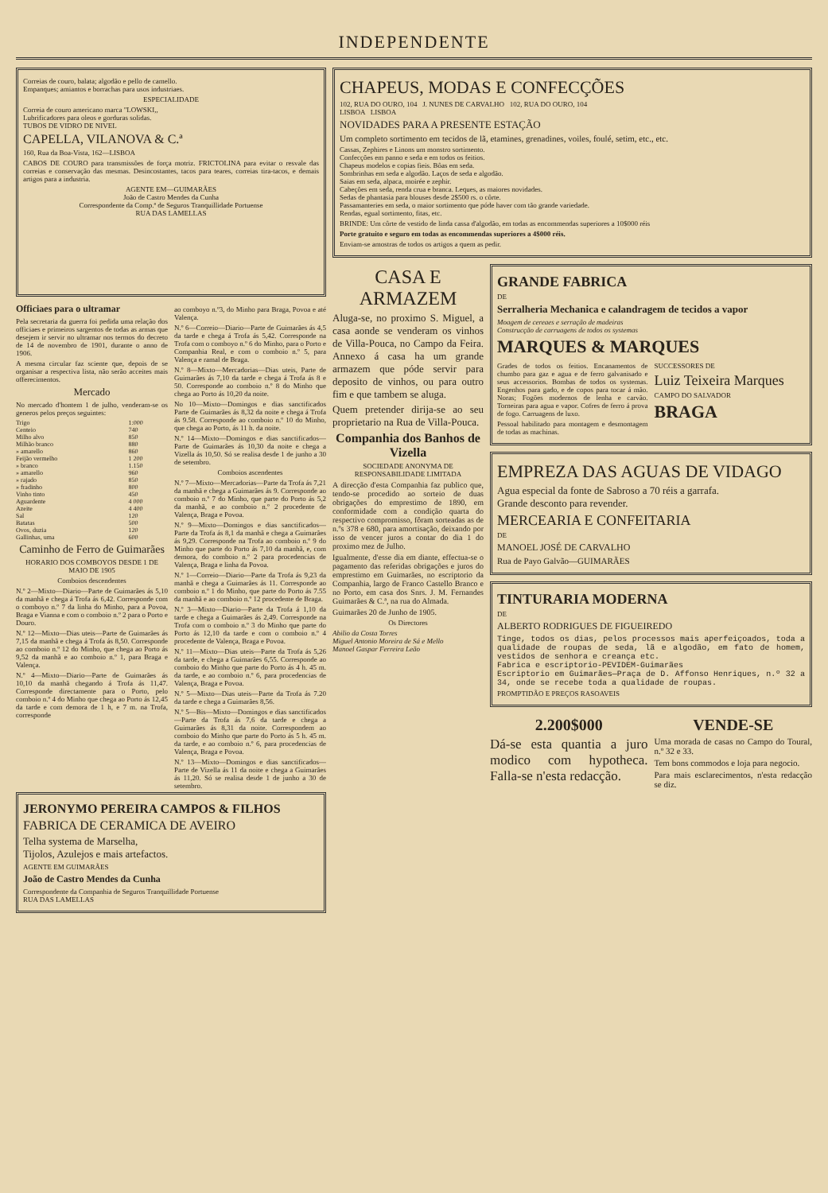INDEPENDENTE
Correias de couro, balata; algodão e pello de camello.
Empanques; amiantos e borrachas para usos industriaes.
ESPECIALIDADE
Correia de couro americano marca "LOWSKI,,
Lubrificadores para oleos e gorduras solidas.
TUBOS DE VIDRO DE NIVEL
CAPELLA, VILANOVA & C.ª
160, Rua da Boa-Vista, 162—LISBOA
CABOS DE COURO para transmissões de força motriz. FRICTOLINA para evitar o resvale das correias e conservação das mesmas. Desincostantes, tacos para teares, correias tira-tacos, e demais artigos para a industria.
AGENTE EM—GUIMARÃES
João de Castro Mendes da Cunha
Correspondente da Comp.ª de Seguros Tranquillidade Portuense
RUA DAS LAMELLAS
Officiaes para o ultramar
Pela secretaria da guerra foi pedida uma relação dos officiaes e primeiros sargentos de todas as armas que desejem ir servir no ultramar nos termos do decreto de 14 de novembro de 1901, durante o anno de 1906.
A mesma circular faz sciente que, depois de se organisar a respectiva lista, não serão acceites mais offerecimentos.
Mercado
No mercado d'hontem 1 de julho, venderam-se os generos pelos preços seguintes:
| Trigo | 1:000 |
| Centeio | 740 |
| Milho alvo | 850 |
| Milhão branco | 880 |
| » amarello | 860 |
| Feijão vermelho | 1 200 |
| » branco | 1.150 |
| » amarello | 960 |
| » rajado | 850 |
| » fradinho | 800 |
| Vinho tinto | 450 |
| Aguardente | 4 000 |
| Azeite | 4 400 |
| Sal | 120 |
| Batatas | 500 |
| Ovos, duzia | 120 |
| Gallinhas, uma | 600 |
Caminho de Ferro de Guimarães
HORARIO DOS COMBOYOS DESDE 1 DE MAIO DE 1905
Comboios descendentes
N.º 2—Mixto—Diario—Parte de Guimarães ás 5,10 da manhã e chega á Trofa ás 6,42. Corresponde com o comboyo n.º 7 da linha do Minho, para a Povoa, Braga e Vianna e com o comboio n.º 2 para o Porto e Douro.
N.º 12—Mixto—Dias uteis—Parte de Guimarães ás 7,15 da manhã e chega á Trofa ás 8,50. Corresponde ao comboio n.º 12 do Minho, que chega ao Porto ás 9,52 da manhã e ao comboio n.º 1, para Braga e Valença.
N.º 4—Mixto—Diario—Parte de Guimarães ás 10,10 da manhã chegando á Trofa ás 11,47. Corresponde directamente para o Porto, pelo comboio n.º 4 do Minho que chega ao Porto ás 12,45 da tarde e com demora de 1 h, e 7 m. na Trofa, corresponde
ao comboyo n.º3, do Minho para Braga, Povoa e até Valença.
N.º 6—Correio—Diario—Parte de Guimarães ás 4,5 da tarde e chega á Trofa ás 5,42. Corresponde na Trofa com o comboyo n.º 6 do Minho, para o Porto e Companhia Real, e com o comboio n.º 5, para Valença e ramal de Braga.
N.º 8—Mixto—Mercadorias—Dias uteis, Parte de Guimarães ás 7,10 da tarde e chega á Trofa ás 8 e 50. Corresponde ao comboio n.º 8 do Minho que chega ao Porto ás 10,20 da noite.
No 10—Mixto—Domingos e dias sanctificados Parte de Guimarães ás 8,32 da noite e chega á Trofa ás 9.58. Corresponde ao comboio n.º 10 do Minho, que chega ao Porto, ás 11 h. da noite.
N.º 14—Mixto—Domingos e dias sanctificados—Parte de Guimarães ás 10,30 da noite e chega a Vizella ás 10,50. Só se realisa desde 1 de junho a 30 de setembro.
Comboios ascendentes
N.º 7—Mixto—Mercadorias—Parte da Trofa ás 7,21 da manhã e chega a Guimarães ás 9. Corresponde ao comboio n.º 7 do Minho, que parte do Porto ás 5,2 da manhã, e ao comboio n.º 2 procedente de Valença, Braga e Povoa.
N.º 9—Mixto—Domingos e dias sanctificados—Parte da Trofa ás 8,1 da manhã e chega a Guimarães ás 9,29. Corresponde na Trofa ao comboio n.º 9 do Minho que parte do Porto ás 7,10 da manhã, e, com demora, do comboio n.º 2 para procedencias de Valença, Braga e linha da Povoa.
N.º 1—Correio—Diario—Parte da Trofa ás 9,23 da manhã e chega a Guimarães ás 11. Corresponde ao comboio n.º 1 do Minho, que parte do Porto ás 7.55 da manhã e ao comboio n.º 12 procedente de Braga.
N.º 3—Mixto—Diario—Parte da Trofa á 1,10 da tarde e chega a Guimarães ás 2,49. Corresponde na Trofa com o comboio n.º 3 do Minho que parte do Porto ás 12,10 da tarde e com o comboio n.º 4 procedente de Valença, Braga e Povoa.
N.º 11—Mixto—Dias uteis—Parte da Trofa ás 5,26 da tarde, e chega a Guimarães 6,55. Corresponde ao comboio do Minho que parte do Porto ás 4 h. 45 m. da tarde, e ao comboio n.º 6, para procedencias de Valença, Braga e Povoa.
N.º 5—Mixto—Dias uteis—Parte da Trofa ás 7.20 da tarde e chega a Guimarães 8,56.
N.º 5—Bis—Mixto—Domingos e dias sanctificados—Parte da Trofa ás 7,6 da tarde e chega a Guimarães ás 8,31 da noite. Correspondem ao comboio do Minho que parte do Porto ás 5 h. 45 m. da tarde, e ao comboio n.º 6, para procedencias de Valença, Braga e Povoa.
N.º 13—Mixto—Domingos e dias sanctificados—Parte de Vizella ás 11 da noite e chega a Guimarães ás 11,20. Só se realisa desde 1 de junho a 30 de setembro.
JERONYMO PEREIRA CAMPOS & FILHOS
FABRICA DE CERAMICA DE AVEIRO
Telha systema de Marselha,
Tijolos, Azulejos e mais artefactos.
AGENTE EM GUIMARÃES
João de Castro Mendes da Cunha
Correspondente da Companhia de Seguros Tranquillidade Portuense
RUA DAS LAMELLAS
CHAPEUS, MODAS E CONFECÇÕES
102, RUA DO OURO, 104 J. NUNES DE CARVALHO 102, RUA DO OURO, 104
LISBOA LISBOA
NOVIDADES PARA A PRESENTE ESTAÇÃO
Um completo sortimento em tecidos de lã, etamines, grenadines, voiles, foulé, setim, etc., etc.
Cassas, Zephires e Linons um monstro sortimento.
Confecções em panno e seda e em todos os feitios.
Chapeus modelos e copias fieis. Bôas em seda.
Sombrinhas em seda e algodão. Laços de seda e algodão.
Saias em seda, alpaca, moirée e zephir.
Cabeções em seda, renda crua e branca. Leques, as maiores novidades.
Sedas de phantasia para blouses desde 2$500 rs. o côrte.
Passamanteries em seda, o maior sortimento que póde haver com tão grande variedade.
Rendas, egual sortimento, fitas, etc.
BRINDE: Um côrte de vestido de linda cassa d'algodão, em todas as encommendas superiores a 10$000 réis
Porte gratuito e seguro em todas as encommendas superiores a 4$000 réis.
Enviam-se amostras de todos os artigos a quem as pedir.
CASA E ARMAZEM
Aluga-se, no proximo S. Miguel, a casa aonde se venderam os vinhos de Villa-Pouca, no Campo da Feira. Annexo á casa ha um grande armazem que póde servir para deposito de vinhos, ou para outro fim e que tambem se aluga.
Quem pretender dirija-se ao seu proprietario na Rua de Villa-Pouca.
Companhia dos Banhos de Vizella
SOCIEDADE ANONYMA DE RESPONSABILIDADE LIMITADA
A direcção d'esta Companhia faz publico que, tendo-se procedido ao sorteio de duas obrigações do emprestimo de 1890, em conformidade com a condição quarta do respectivo compromisso, fôram sorteadas as de n.ºs 378 e 680, para amortisação, deixando por isso de vencer juros a contar do dia 1 do proximo mez de Julho.
Igualmente, d'esse dia em diante, effectua-se o pagamento das referidas obrigações e juros do emprestimo em Guimarães, no escriptorio da Companhia, largo de Franco Castello Branco e no Porto, em casa dos Snrs. J. M. Fernandes Guimarães & C.ª, na rua do Almada.
Guimarães 20 de Junho de 1905.
Os Directores
Abilio da Costa Torres
Miguel Antonio Moreira de Sá e Mello
Manoel Gaspar Ferreira Leão
GRANDE FABRICA
DE
Serralheria Mechanica e calandragem de tecidos a vapor
Moagem de cereaes e serração de madeiras
Construcção de carruagens de todos os systemas
MARQUES & MARQUES
Grades de todos os feitios. Encanamentos de chumbo para gaz e agua e de ferro galvanisado e seus accessorios. Bombas de todos os systemas. Engenhos para gado, e de copos para tocar á mão. Noras; Fogões modernos de lenha e carvão. Torneiras para agua e vapor. Cofres de ferro á prova de fogo. Carruagens de luxo.
Pessoal habilitado para montagem e desmontagem de todas as machinas.
SUCCESSORES DE
Luiz Teixeira Marques
CAMPO DO SALVADOR
BRAGA
EMPREZA DAS AGUAS DE VIDAGO
Agua especial da fonte de Sabroso a 70 réis a garrafa.
Grande desconto para revender.
MERCEARIA E CONFEITARIA
DE
MANOEL JOSÉ DE CARVALHO
Rua de Payo Galvão—GUIMARÃES
TINTURARIA MODERNA
DE
ALBERTO RODRIGUES DE FIGUEIREDO
Tinge, todos os dias, pelos processos mais aperfeiçoados, toda a qualidade de roupas de seda, lã e algodão, em fato de homem, vestidos de senhora e creança etc.
Fabrica e escriptorio-PEVIDEM-Guimarães
Escriptorio em Guimarães—Praça de D. Affonso Henriques, n.º 32 a 34, onde se recebe toda a qualidade de roupas.
PROMPTIDÃO E PREÇOS RASOAVEIS
2.200$000
Dá-se esta quantia a juro modico com hypotheca. Falla-se n'esta redacção.
VENDE-SE
Uma morada de casas no Campo do Toural, n.º 32 e 33.
Tem bons commodos e loja para negocio.
Para mais esclarecimentos, n'esta redacção se diz.